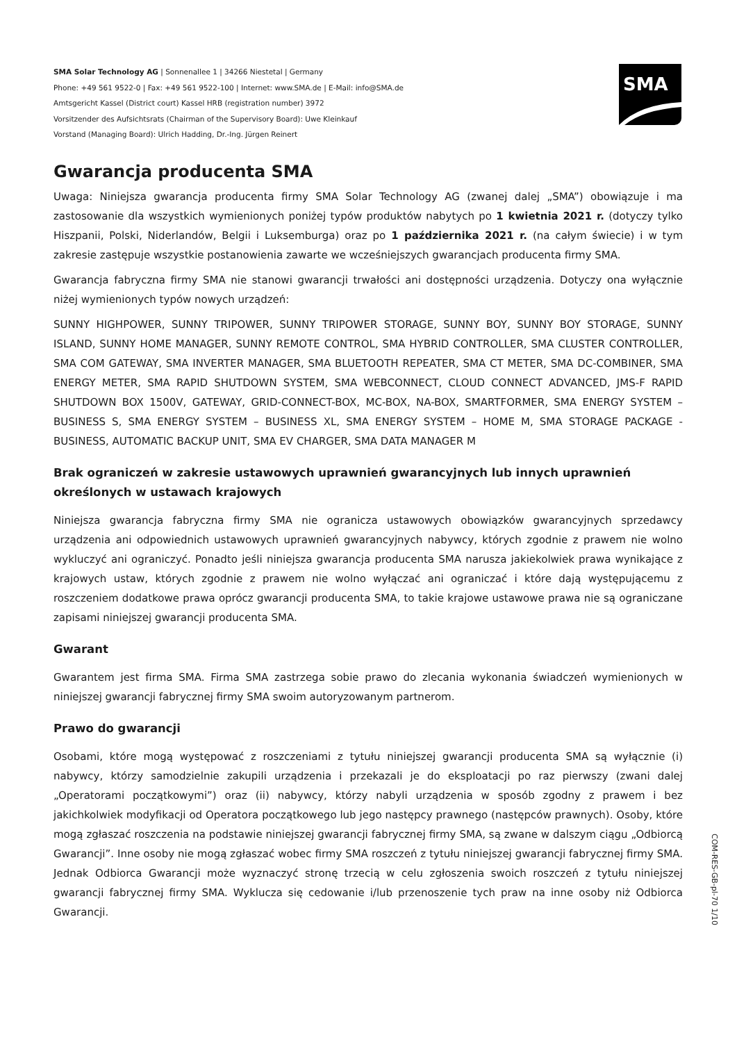SMA Solar Technology AG | Sonnenallee 1 | 34266 Niestetal | Germany
Phone: +49 561 9522-0 | Fax: +49 561 9522-100 | Internet: www.SMA.de | E-Mail: info@SMA.de
Amtsgericht Kassel (District court) Kassel HRB (registration number) 3972
Vorsitzender des Aufsichtsrats (Chairman of the Supervisory Board): Uwe Kleinkauf
Vorstand (Managing Board): Ulrich Hadding, Dr.-Ing. Jürgen Reinert
SMA
Gwarancja producenta SMA
Uwaga: Niniejsza gwarancja producenta firmy SMA Solar Technology AG (zwanej dalej „SMA”) obowiązuje i ma zastosowanie dla wszystkich wymienionych poniżej typów produktów nabytych po 1 kwietnia 2021 r. (dotyczy tylko Hiszpanii, Polski, Niderlandów, Belgii i Luksemburga) oraz po 1 października 2021 r. (na całym świecie) i w tym zakresie zastępuje wszystkie postanowienia zawarte we wcześniejszych gwarancjach producenta firmy SMA.
Gwarancja fabryczna firmy SMA nie stanowi gwarancji trwałości ani dostępności urządzenia. Dotyczy ona wyłącznie niżej wymienionych typów nowych urządzeń:
SUNNY HIGHPOWER, SUNNY TRIPOWER, SUNNY TRIPOWER STORAGE, SUNNY BOY, SUNNY BOY STORAGE, SUNNY ISLAND, SUNNY HOME MANAGER, SUNNY REMOTE CONTROL, SMA HYBRID CONTROLLER, SMA CLUSTER CONTROLLER, SMA COM GATEWAY, SMA INVERTER MANAGER, SMA BLUETOOTH REPEATER, SMA CT METER, SMA DC-COMBINER, SMA ENERGY METER, SMA RAPID SHUTDOWN SYSTEM, SMA WEBCONNECT, CLOUD CONNECT ADVANCED, JMS-F RAPID SHUTDOWN BOX 1500V, GATEWAY, GRID-CONNECT-BOX, MC-BOX, NA-BOX, SMARTFORMER, SMA ENERGY SYSTEM – BUSINESS S, SMA ENERGY SYSTEM – BUSINESS XL, SMA ENERGY SYSTEM – HOME M, SMA STORAGE PACKAGE - BUSINESS, AUTOMATIC BACKUP UNIT, SMA EV CHARGER, SMA DATA MANAGER M
Brak ograniczeń w zakresie ustawowych uprawnień gwarancyjnych lub innych uprawnień
określonych w ustawach krajowych
Niniejsza gwarancja fabryczna firmy SMA nie ogranicza ustawowych obowiązków gwarancyjnych sprzedawcy urządzenia ani odpowiednich ustawowych uprawnień gwarancyjnych nabywcy, których zgodnie z prawem nie wolno wykluczyć ani ograniczyć. Ponadto jeśli niniejsza gwarancja producenta SMA narusza jakiekolwiek prawa wynikające z krajowych ustaw, których zgodnie z prawem nie wolno wyłączać ani ograniczać i które dają występującemu z roszczeniem dodatkowe prawa oprócz gwarancji producenta SMA, to takie krajowe ustawowe prawa nie są ograniczane zapisami niniejszej gwarancji producenta SMA.
Gwarant
Gwarantem jest firma SMA. Firma SMA zastrzega sobie prawo do zlecania wykonania świadczeń wymienionych w niniejszej gwarancji fabrycznej firmy SMA swoim autoryzowanym partnerom.
Prawo do gwarancji
Osobami, które mogą występować z roszczeniami z tytułu niniejszej gwarancji producenta SMA są wyłącznie (i) nabywcy, którzy samodzielnie zakupili urządzenia i przekazali je do eksploatacji po raz pierwszy (zwani dalej „Operatorami początkowymi”) oraz (ii) nabywcy, którzy nabyli urządzenia w sposób zgodny z prawem i bez jakichkolwiek modyfikacji od Operatora początkowego lub jego następcy prawnego (następców prawnych). Osoby, które mogą zgłaszać roszczenia na podstawie niniejszej gwarancji fabrycznej firmy SMA, są zwane w dalszym ciągu „Odbiorcą Gwarancji”. Inne osoby nie mogą zgłaszać wobec firmy SMA roszczeń z tytułu niniejszej gwarancji fabrycznej firmy SMA. Jednak Odbiorca Gwarancji może wyznaczyć stronę trzecią w celu zgłoszenia swoich roszczeń z tytułu niniejszej gwarancji fabrycznej firmy SMA. Wyklucza się cedowanie i/lub przenoszenie tych praw na inne osoby niż Odbiorca Gwarancji.
COM-RES-GB-pl-70 1/10